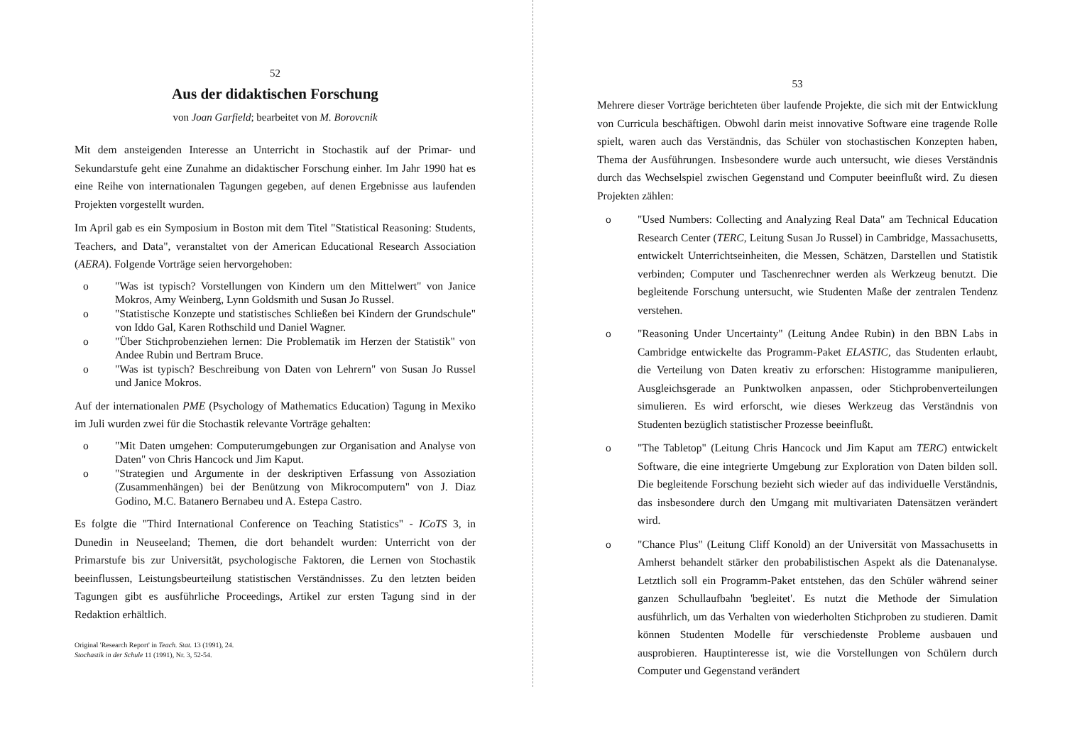52
Aus der didaktischen Forschung
von Joan Garfield; bearbeitet von M. Borovcnik
Mit dem ansteigenden Interesse an Unterricht in Stochastik auf der Primar- und Sekundarstufe geht eine Zunahme an didaktischer Forschung einher. Im Jahr 1990 hat es eine Reihe von internationalen Tagungen gegeben, auf denen Ergebnisse aus laufenden Projekten vorgestellt wurden.
Im April gab es ein Symposium in Boston mit dem Titel "Statistical Reasoning: Students, Teachers, and Data", veranstaltet von der American Educational Research Association (AERA). Folgende Vorträge seien hervorgehoben:
o "Was ist typisch? Vorstellungen von Kindern um den Mittelwert" von Janice Mokros, Amy Weinberg, Lynn Goldsmith und Susan Jo Russel.
o "Statistische Konzepte und statistisches Schließen bei Kindern der Grundschule" von Iddo Gal, Karen Rothschild und Daniel Wagner.
o "Über Stichprobenziehen lernen: Die Problematik im Herzen der Statistik" von Andee Rubin und Bertram Bruce.
o "Was ist typisch? Beschreibung von Daten von Lehrern" von Susan Jo Russel und Janice Mokros.
Auf der internationalen PME (Psychology of Mathematics Education) Tagung in Mexiko im Juli wurden zwei für die Stochastik relevante Vorträge gehalten:
o "Mit Daten umgehen: Computerumgebungen zur Organisation and Analyse von Daten" von Chris Hancock und Jim Kaput.
o "Strategien und Argumente in der deskriptiven Erfassung von Assoziation (Zusammenhängen) bei der Benützung von Mikrocomputern" von J. Diaz Godino, M.C. Batanero Bernabeu und A. Estepa Castro.
Es folgte die "Third International Conference on Teaching Statistics" - ICoTS 3, in Dunedin in Neuseeland; Themen, die dort behandelt wurden: Unterricht von der Primarstufe bis zur Universität, psychologische Faktoren, die Lernen von Stochastik beeinflussen, Leistungsbeurteilung statistischen Verständnisses. Zu den letzten beiden Tagungen gibt es ausführliche Proceedings, Artikel zur ersten Tagung sind in der Redaktion erhältlich.
Original 'Research Report' in Teach. Stat. 13 (1991), 24.
Stochastik in der Schule 11 (1991), Nr. 3, 52-54.
53
Mehrere dieser Vorträge berichteten über laufende Projekte, die sich mit der Entwicklung von Curricula beschäftigen. Obwohl darin meist innovative Software eine tragende Rolle spielt, waren auch das Verständnis, das Schüler von stochastischen Konzepten haben, Thema der Ausführungen. Insbesondere wurde auch untersucht, wie dieses Verständnis durch das Wechselspiel zwischen Gegenstand und Computer beeinflußt wird. Zu diesen Projekten zählen:
o "Used Numbers: Collecting and Analyzing Real Data" am Technical Education Research Center (TERC, Leitung Susan Jo Russel) in Cambridge, Massachusetts, entwickelt Unterrichtseinheiten, die Messen, Schätzen, Darstellen und Statistik verbinden; Computer und Taschenrechner werden als Werkzeug benutzt. Die begleitende Forschung untersucht, wie Studenten Maße der zentralen Tendenz verstehen.
o "Reasoning Under Uncertainty" (Leitung Andee Rubin) in den BBN Labs in Cambridge entwickelte das Programm-Paket ELASTIC, das Studenten erlaubt, die Verteilung von Daten kreativ zu erforschen: Histogramme manipulieren, Ausgleichsgerade an Punktwolken anpassen, oder Stichprobenverteilungen simulieren. Es wird erforscht, wie dieses Werkzeug das Verständnis von Studenten bezüglich statistischer Prozesse beeinflußt.
o "The Tabletop" (Leitung Chris Hancock und Jim Kaput am TERC) entwickelt Software, die eine integrierte Umgebung zur Exploration von Daten bilden soll. Die begleitende Forschung bezieht sich wieder auf das individuelle Verständnis, das insbesondere durch den Umgang mit multivariaten Datensätzen verändert wird.
o "Chance Plus" (Leitung Cliff Konold) an der Universität von Massachusetts in Amherst behandelt stärker den probabilistischen Aspekt als die Datenanalyse. Letztlich soll ein Programm-Paket entstehen, das den Schüler während seiner ganzen Schullaufbahn 'begleitet'. Es nutzt die Methode der Simulation ausführlich, um das Verhalten von wiederholten Stichproben zu studieren. Damit können Studenten Modelle für verschiedenste Probleme ausbauen und ausprobieren. Hauptinteresse ist, wie die Vorstellungen von Schülern durch Computer und Gegenstand verändert